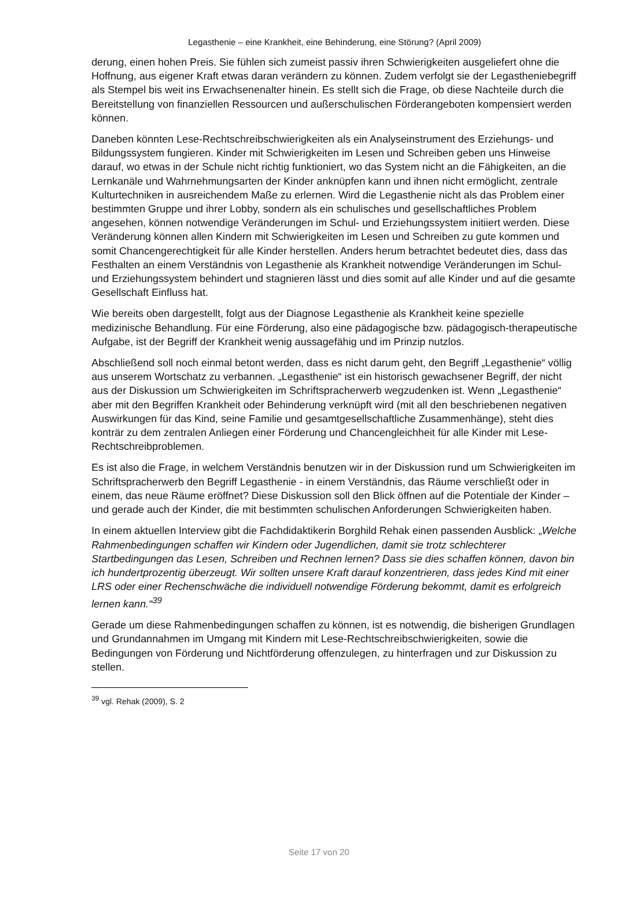Legasthenie – eine Krankheit, eine Behinderung, eine Störung? (April 2009)
derung, einen hohen Preis. Sie fühlen sich zumeist passiv ihren Schwierigkeiten ausgeliefert ohne die Hoffnung, aus eigener Kraft etwas daran verändern zu können. Zudem verfolgt sie der Legastheniebegriff als Stempel bis weit ins Erwachsenenalter hinein. Es stellt sich die Frage, ob diese Nachteile durch die Bereitstellung von finanziellen Ressourcen und außerschulischen Förderangeboten kompensiert werden können.
Daneben könnten Lese-Rechtschreibschwierigkeiten als ein Analyseinstrument des Erziehungs- und Bildungssystem fungieren. Kinder mit Schwierigkeiten im Lesen und Schreiben geben uns Hinweise darauf, wo etwas in der Schule nicht richtig funktioniert, wo das System nicht an die Fähigkeiten, an die Lernkanäle und Wahrnehmungsarten der Kinder anknüpfen kann und ihnen nicht ermöglicht, zentrale Kulturtechniken in ausreichendem Maße zu erlernen. Wird die Legasthenie nicht als das Problem einer bestimmten Gruppe und ihrer Lobby, sondern als ein schulisches und gesellschaftliches Problem angesehen, können notwendige Veränderungen im Schul- und Erziehungssystem initiiert werden. Diese Veränderung können allen Kindern mit Schwierigkeiten im Lesen und Schreiben zu gute kommen und somit Chancengerechtigkeit für alle Kinder herstellen. Anders herum betrachtet bedeutet dies, dass das Festhalten an einem Verständnis von Legasthenie als Krankheit notwendige Veränderungen im Schul- und Erziehungssystem behindert und stagnieren lässt und dies somit auf alle Kinder und auf die gesamte Gesellschaft Einfluss hat.
Wie bereits oben dargestellt, folgt aus der Diagnose Legasthenie als Krankheit keine spezielle medizinische Behandlung. Für eine Förderung, also eine pädagogische bzw. pädagogisch-therapeutische Aufgabe, ist der Begriff der Krankheit wenig aussagefähig und im Prinzip nutzlos.
Abschließend soll noch einmal betont werden, dass es nicht darum geht, den Begriff „Legasthenie“ völlig aus unserem Wortschatz zu verbannen. „Legasthenie“ ist ein historisch gewachsener Begriff, der nicht aus der Diskussion um Schwierigkeiten im Schriftspracherwerb wegzudenken ist. Wenn „Legasthenie“ aber mit den Begriffen Krankheit oder Behinderung verknüpft wird (mit all den beschriebenen negativen Auswirkungen für das Kind, seine Familie und gesamtgesellschaftliche Zusammenhänge), steht dies konträr zu dem zentralen Anliegen einer Förderung und Chancengleichheit für alle Kinder mit Lese-Rechtschreibproblemen.
Es ist also die Frage, in welchem Verständnis benutzen wir in der Diskussion rund um Schwierigkeiten im Schriftspracherwerb den Begriff Legasthenie - in einem Verständnis, das Räume verschließt oder in einem, das neue Räume eröffnet? Diese Diskussion soll den Blick öffnen auf die Potentiale der Kinder – und gerade auch der Kinder, die mit bestimmten schulischen Anforderungen Schwierigkeiten haben.
In einem aktuellen Interview gibt die Fachdidaktikerin Borghild Rehak einen passenden Ausblick: „Welche Rahmenbedingungen schaffen wir Kindern oder Jugendlichen, damit sie trotz schlechterer Startbedingungen das Lesen, Schreiben und Rechnen lernen? Dass sie dies schaffen können, davon bin ich hundertprozentig überzeugt. Wir sollten unsere Kraft darauf konzentrieren, dass jedes Kind mit einer LRS oder einer Rechenschwäche die individuell notwendige Förderung bekommt, damit es erfolgreich lernen kann.“<sup>39</sup>
Gerade um diese Rahmenbedingungen schaffen zu können, ist es notwendig, die bisherigen Grundlagen und Grundannahmen im Umgang mit Kindern mit Lese-Rechtschreibschwierigkeiten, sowie die Bedingungen von Förderung und Nichtförderung offenzulegen, zu hinterfragen und zur Diskussion zu stellen.
<sup>39</sup> vgl. Rehak (2009), S. 2
Seite 17 von 20